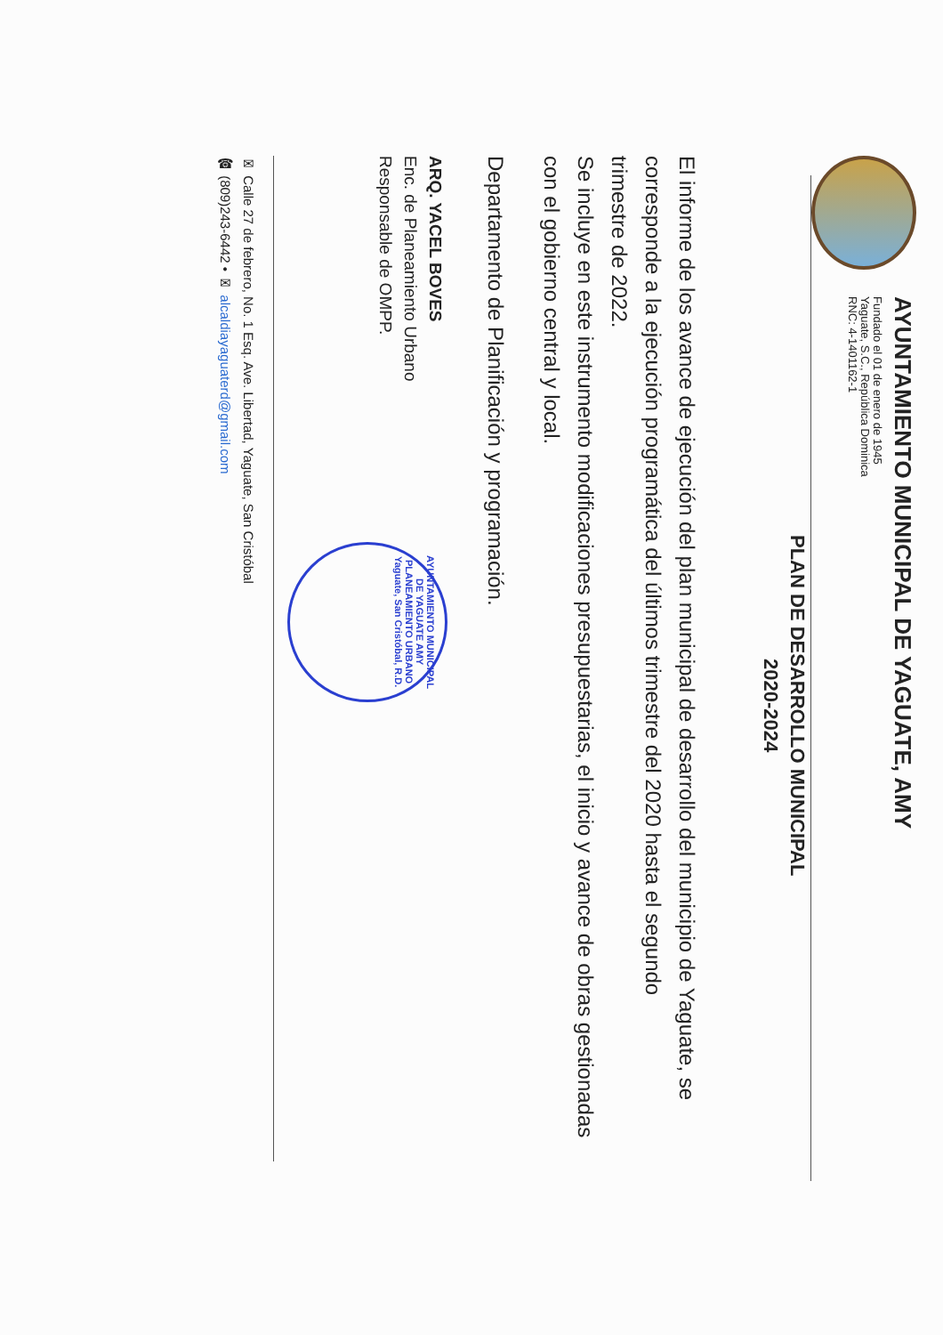AYUNTAMIENTO MUNICIPAL DE YAGUATE, AMY
Fundado el 01 de enero de 1945
Yaguate, S.C., República Dominica
RNC: 4-1401162-1
PLAN DE DESARROLLO MUNICIPAL
2020-2024
El informe de los avance de ejecución del plan municipal de desarrollo del municipio de Yaguate, se corresponde a la ejecución programática del últimos trimestre del 2020 hasta el segundo
trimestre de 2022.
Se incluye en este instrumento modificaciones presupuestarias, el inicio y avance de obras gestionadas con el gobierno central y local.
Departamento de Planificación y programación.
ARQ. YACEL BOVES
Enc. de Planeamiento Urbano
Responsable de OMPP.
AYUNTAMIENTO MUNICIPAL DE YAGUATE AMY PLANEAMIENTO URBANO Yaguate, San Cristóbal, R.D.
✉ Calle 27 de febrero, No. 1 Esq. Ave. Libertad, Yaguate, San Cristóbal
☎ (809)243-6442 • ✉ alcaldiayaguaterd@gmail.com